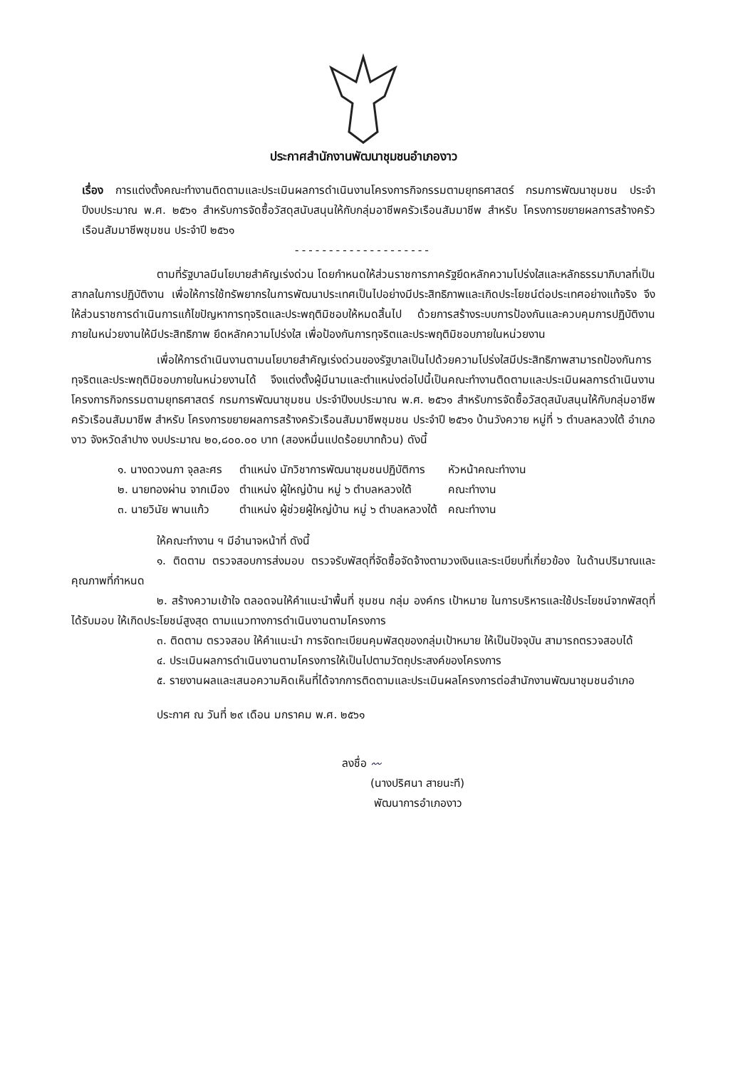ประกาศสำนักงานพัฒนาชุมชนอำเภองาว
เรื่อง การแต่งตั้งคณะทำงานติดตามและประเมินผลการดำเนินงานโครงการกิจกรรมตามยุทธศาสตร์ กรมการพัฒนาชุมชน ประจำปีงบประมาณ พ.ศ. ๒๕๖๑ สำหรับการจัดซื้อวัสดุสนับสนุนให้กับกลุ่มอาชีพครัวเรือนสัมมาชีพ สำหรับ โครงการขยายผลการสร้างครัวเรือนสัมมาชีพชุมชน ประจำปี ๒๕๖๑
--------------------
ตามที่รัฐบาลมีนโยบายสำคัญเร่งด่วน โดยกำหนดให้ส่วนราชการภาครัฐยึดหลักความโปร่งใสและหลักธรรมาภิบาลที่เป็นสากลในการปฏิบัติงาน เพื่อให้การใช้ทรัพยากรในการพัฒนาประเทศเป็นไปอย่างมีประสิทธิภาพและเกิดประโยชน์ต่อประเทศอย่างแท้จริง จึงให้ส่วนราชการดำเนินการแก้ไขปัญหาการทุจริตและประพฤติมิชอบให้หมดสิ้นไป ด้วยการสร้างระบบการป้องกันและควบคุมการปฏิบัติงานภายในหน่วยงานให้มีประสิทธิภาพ ยึดหลักความโปร่งใส เพื่อป้องกันการทุจริตและประพฤติมิชอบภายในหน่วยงาน
เพื่อให้การดำเนินงานตามนโยบายสำคัญเร่งด่วนของรัฐบาลเป็นไปด้วยความโปร่งใสมีประสิทธิภาพสามารถป้องกันการทุจริตและประพฤติมิชอบภายในหน่วยงานได้ จึงแต่งตั้งผู้มีนามและตำแหน่งต่อไปนี้เป็นคณะทำงานติดตามและประเมินผลการดำเนินงานโครงการกิจกรรมตามยุทธศาสตร์ กรมการพัฒนาชุมชน ประจำปีงบประมาณ พ.ศ. ๒๕๖๑ สำหรับการจัดซื้อวัสดุสนับสนุนให้กับกลุ่มอาชีพครัวเรือนสัมมาชีพ สำหรับ โครงการขยายผลการสร้างครัวเรือนสัมมาชีพชุมชน ประจำปี ๒๕๖๑ บ้านวังควาย หมู่ที่ ๖ ตำบลหลวงใต้ อำเภองาว จังหวัดลำปาง งบประมาณ ๒๐,๘๐๐.๐๐ บาท (สองหมื่นแปดร้อยบาทถ้วน) ดังนี้
| ๑. นางดวงนภา จุลละศร | ตำแหน่ง นักวิชาการพัฒนาชุมชนปฏิบัติการ | หัวหน้าคณะทำงาน |
| ๒. นายทองผ่าน จากเมือง | ตำแหน่ง ผู้ใหญ่บ้าน หมู่ ๖ ตำบลหลวงใต้ | คณะทำงาน |
| ๓. นายวินัย พานแก้ว | ตำแหน่ง ผู้ช่วยผู้ใหญ่บ้าน หมู่ ๖ ตำบลหลวงใต้ | คณะทำงาน |
ให้คณะทำงาน ฯ มีอำนาจหน้าที่ ดังนี้
๑. ติดตาม ตรวจสอบการส่งมอบ ตรวจรับพัสดุที่จัดซื้อจัดจ้างตามวงเงินและระเบียบที่เกี่ยวข้อง ในด้านปริมาณและคุณภาพที่กำหนด
๒. สร้างความเข้าใจ ตลอดจนให้คำแนะนำพื้นที่ ชุมชน กลุ่ม องค์กร เป้าหมาย ในการบริหารและใช้ประโยชน์จากพัสดุที่ได้รับมอบ ให้เกิดประโยชน์สูงสุด ตามแนวทางการดำเนินงานตามโครงการ
๓. ติดตาม ตรวจสอบ ให้คำแนะนำ การจัดทะเบียนคุมพัสดุของกลุ่มเป้าหมาย ให้เป็นปัจจุบัน สามารถตรวจสอบได้
๔. ประเมินผลการดำเนินงานตามโครงการให้เป็นไปตามวัตถุประสงค์ของโครงการ
๕. รายงานผลและเสนอความคิดเห็นที่ได้จากการติดตามและประเมินผลโครงการต่อสำนักงานพัฒนาชุมชนอำเภอ
ประกาศ ณ วันที่ ๒๙ เดือน มกราคม พ.ศ. ๒๕๖๑
ลงชื่อ 〰
(นางปริศนา สายนะที)
พัฒนาการอำเภองาว